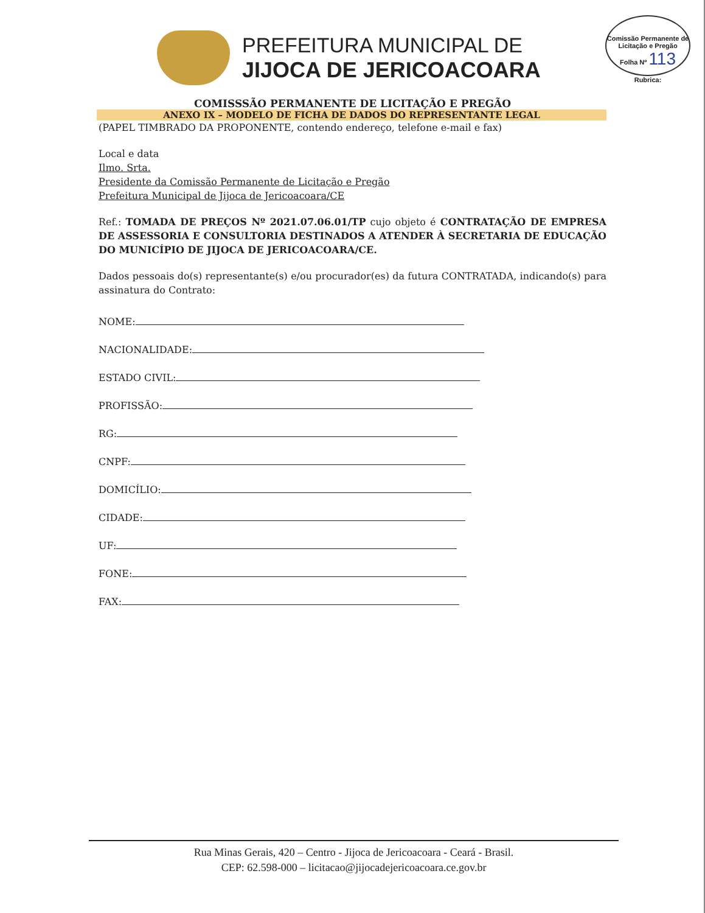PREFEITURA MUNICIPAL DE
JIJOCA DE JERICOACOARA
Comissão Permanente de Licitação e Pregão
Folha Nº 113
Rubrica:
COMISSSÃO PERMANENTE DE LICITAÇÃO E PREGÃO
ANEXO IX – MODELO DE FICHA DE DADOS DO REPRESENTANTE LEGAL
(PAPEL TIMBRADO DA PROPONENTE, contendo endereço, telefone e-mail e fax)
Local e data
Ilmo. Srta.
Presidente da Comissão Permanente de Licitação e Pregão
Prefeitura Municipal de Jijoca de Jericoacoara/CE
Ref.: TOMADA DE PREÇOS Nº 2021.07.06.01/TP cujo objeto é CONTRATAÇÃO DE EMPRESA DE ASSESSORIA E CONSULTORIA DESTINADOS A ATENDER À SECRETARIA DE EDUCAÇÃO DO MUNICÍPIO DE JIJOCA DE JERICOACOARA/CE.
Dados pessoais do(s) representante(s) e/ou procurador(es) da futura CONTRATADA, indicando(s) para assinatura do Contrato:
NOME:
NACIONALIDADE:
ESTADO CIVIL:
PROFISSÃO:
RG:
CNPF:
DOMICÍLIO:
CIDADE:
UF:
FONE:
FAX:
Rua Minas Gerais, 420 – Centro - Jijoca de Jericoacoara - Ceará - Brasil.
CEP: 62.598-000 – licitacao@jijocadejericoacoara.ce.gov.br